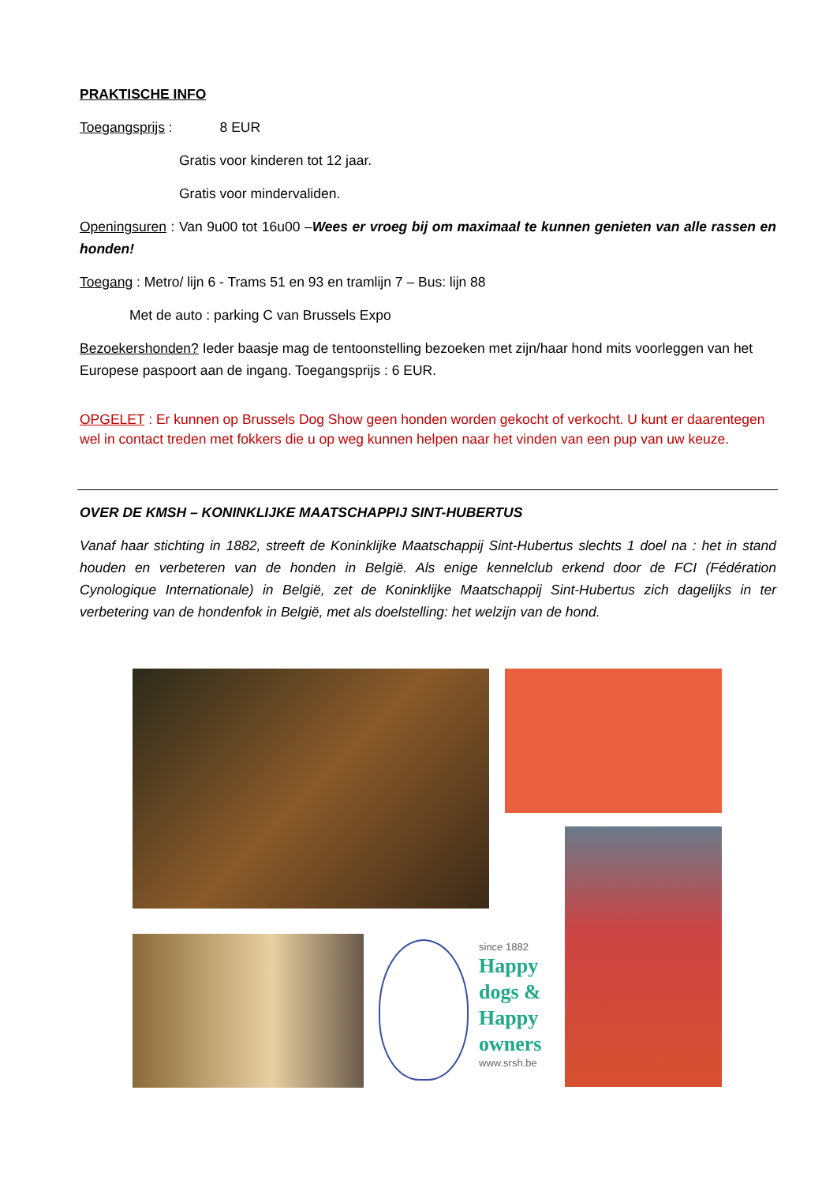PRAKTISCHE INFO
Toegangsprijs : 8 EUR
Gratis voor kinderen tot 12 jaar.
Gratis voor mindervaliden.
Openingsuren : Van 9u00 tot 16u00 –Wees er vroeg bij om maximaal te kunnen genieten van alle rassen en honden!
Toegang : Metro/ lijn 6 - Trams 51 en 93 en tramlijn 7 – Bus: lijn 88
Met de auto : parking C van Brussels Expo
Bezoekershonden? Ieder baasje mag de tentoonstelling bezoeken met zijn/haar hond mits voorleggen van het Europese paspoort aan de ingang. Toegangsprijs : 6 EUR.
OPGELET : Er kunnen op Brussels Dog Show geen honden worden gekocht of verkocht. U kunt er daarentegen wel in contact treden met fokkers die u op weg kunnen helpen naar het vinden van een pup van uw keuze.
OVER DE KMSH – KONINKLIJKE MAATSCHAPPIJ SINT-HUBERTUS
Vanaf haar stichting in 1882, streeft de Koninklijke Maatschappij Sint-Hubertus slechts 1 doel na : het in stand houden en verbeteren van de honden in België. Als enige kennelclub erkend door de FCI (Fédération Cynologique Internationale) in België, zet de Koninklijke Maatschappij Sint-Hubertus zich dagelijks in ter verbetering van de hondenfok in België, met als doelstelling: het welzijn van de hond.
since 1882
Happy
dogs &
Happy
owners
www.srsh.be